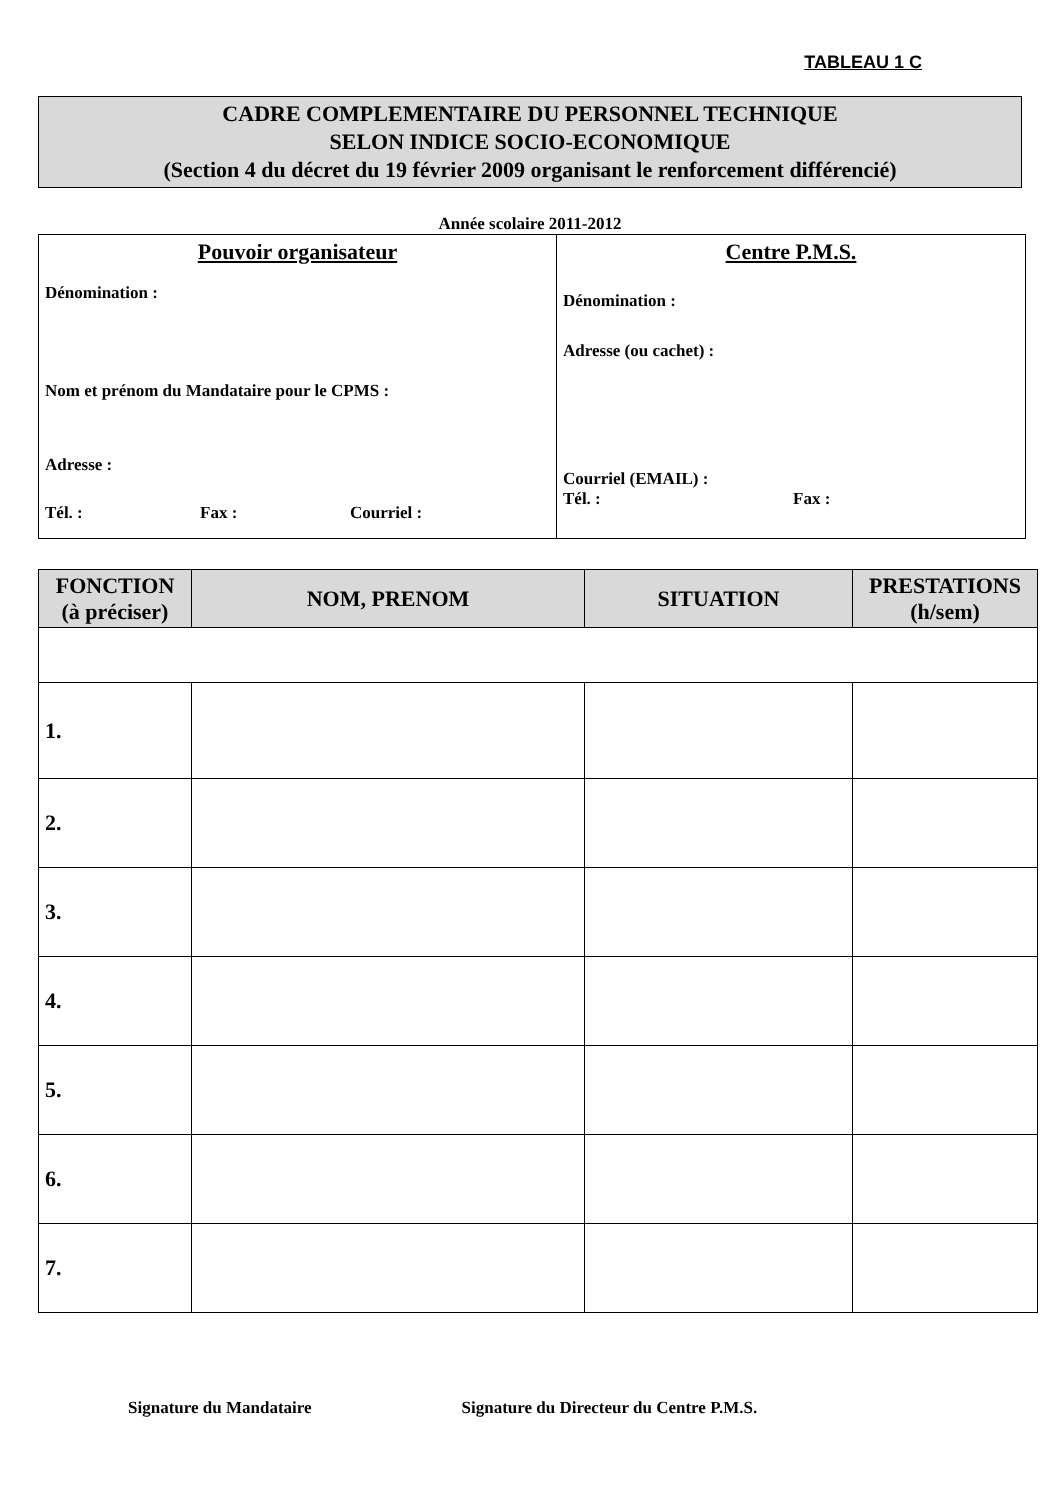TABLEAU 1 C
CADRE COMPLEMENTAIRE DU PERSONNEL TECHNIQUE
SELON INDICE SOCIO-ECONOMIQUE
(Section 4 du décret du 19 février 2009 organisant le renforcement différencié)
Année scolaire 2011-2012
| Pouvoir organisateur Dénomination : Nom et prénom du Mandataire pour le CPMS : Adresse : Tél. : Fax : Courriel : | Centre P.M.S. Dénomination : Adresse (ou cachet) : Courriel (EMAIL) : Tél. : Fax : |
| FONCTION (à préciser) | NOM, PRENOM | SITUATION | PRESTATIONS (h/sem) |
| --- | --- | --- | --- |
| 1. | | | |
| 2. | | | |
| 3. | | | |
| 4. | | | |
| 5. | | | |
| 6. | | | |
| 7. | | | |
Signature du Mandataire Signature du Directeur du Centre P.M.S.